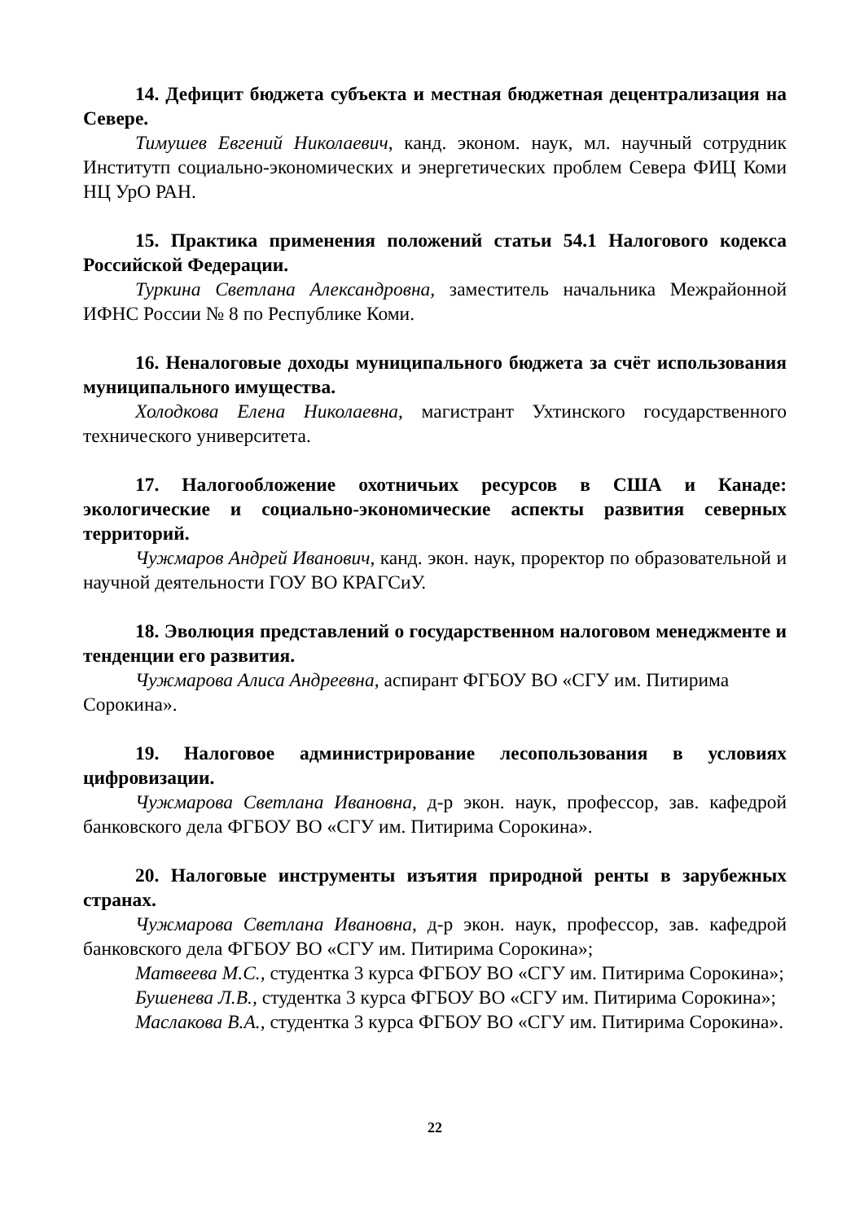14. Дефицит бюджета субъекта и местная бюджетная децентрализация на Севере.
Тимушев Евгений Николаевич, канд. эконом. наук, мл. научный сотрудник Институтп социально-экономических и энергетических проблем Севера ФИЦ Коми НЦ УрО РАН.
15. Практика применения положений статьи 54.1 Налогового кодекса Российской Федерации.
Туркина Светлана Александровна, заместитель начальника Межрайонной ИФНС России № 8 по Республике Коми.
16. Неналоговые доходы муниципального бюджета за счёт использования муниципального имущества.
Холодкова Елена Николаевна, магистрант Ухтинского государственного технического университета.
17. Налогообложение охотничьих ресурсов в США и Канаде: экологические и социально-экономические аспекты развития северных территорий.
Чужмаров Андрей Иванович, канд. экон. наук, проректор по образовательной и научной деятельности ГОУ ВО КРАГСиУ.
18. Эволюция представлений о государственном налоговом менеджменте и тенденции его развития.
Чужмарова Алиса Андреевна, аспирант ФГБОУ ВО «СГУ им. Питирима Сорокина».
19. Налоговое администрирование лесопользования в условиях цифровизации.
Чужмарова Светлана Ивановна, д-р экон. наук, профессор, зав. кафедрой банковского дела ФГБОУ ВО «СГУ им. Питирима Сорокина».
20. Налоговые инструменты изъятия природной ренты в зарубежных странах.
Чужмарова Светлана Ивановна, д-р экон. наук, профессор, зав. кафедрой банковского дела ФГБОУ ВО «СГУ им. Питирима Сорокина»;
Матвеева М.С., студентка 3 курса ФГБОУ ВО «СГУ им. Питирима Сорокина»;
Бушенева Л.В., студентка 3 курса ФГБОУ ВО «СГУ им. Питирима Сорокина»;
Маслакова В.А., студентка 3 курса ФГБОУ ВО «СГУ им. Питирима Сорокина».
22